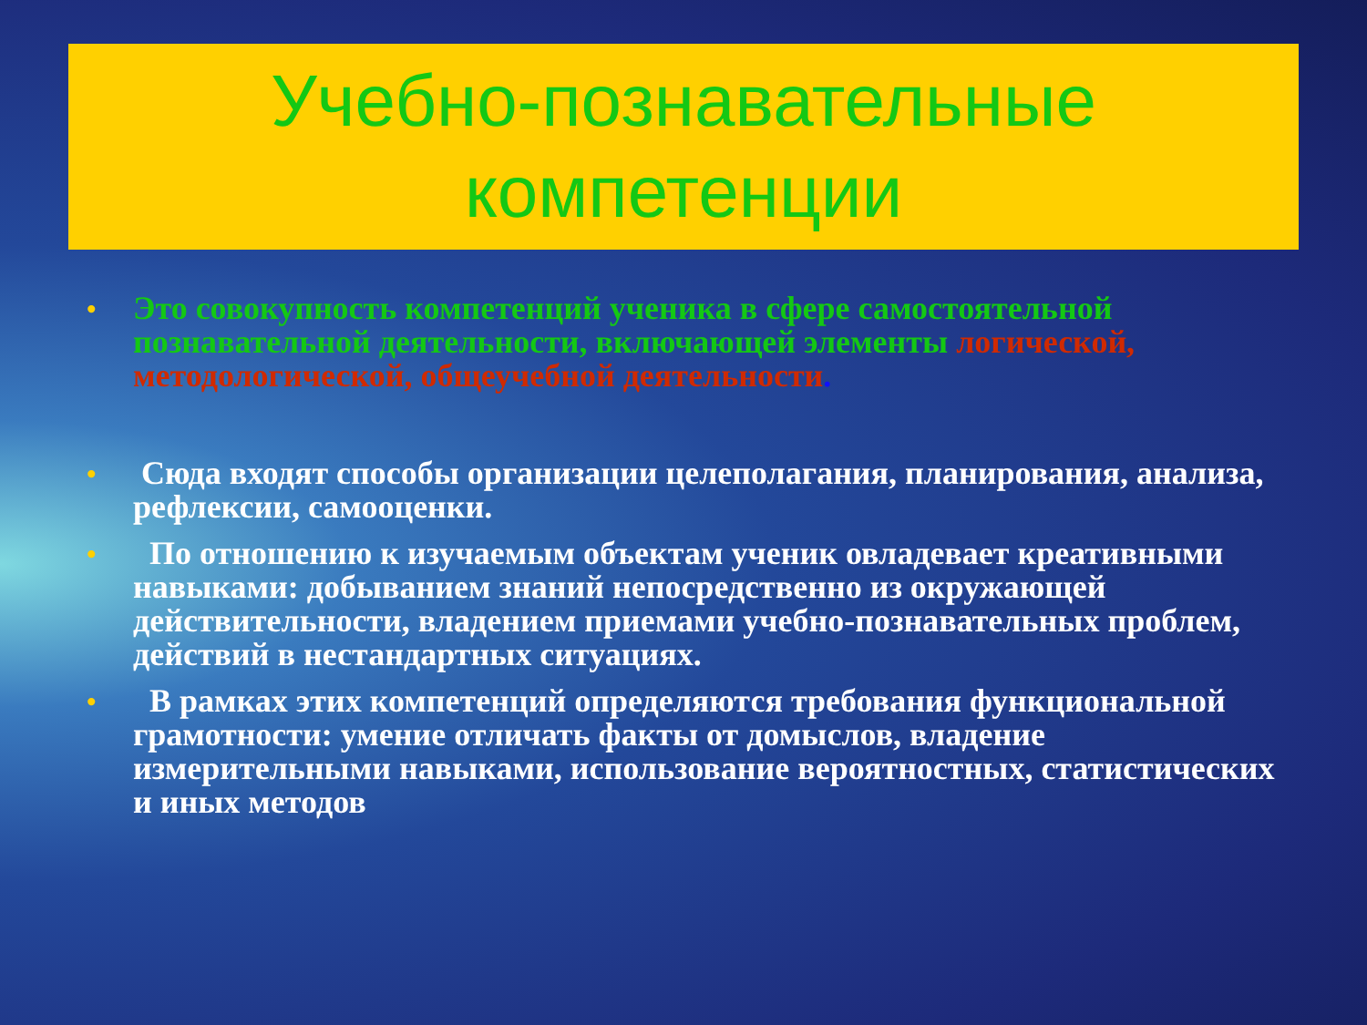Учебно-познавательные
компетенции
•
Это совокупность компетенций ученика в сфере самостоятельной познавательной деятельности, включающей элементы логической, методологической, общеучебной деятельности.
•
Сюда входят способы организации целеполагания, планирования, анализа, рефлексии, самооценки.
•
По отношению к изучаемым объектам ученик овладевает креативными навыками: добыванием знаний непосредственно из окружающей действительности, владением приемами учебно-познавательных проблем, действий в нестандартных ситуациях.
•
В рамках этих компетенций определяются требования функциональной грамотности: умение отличать факты от домыслов, владение измерительными навыками, использование вероятностных, статистических и иных методов